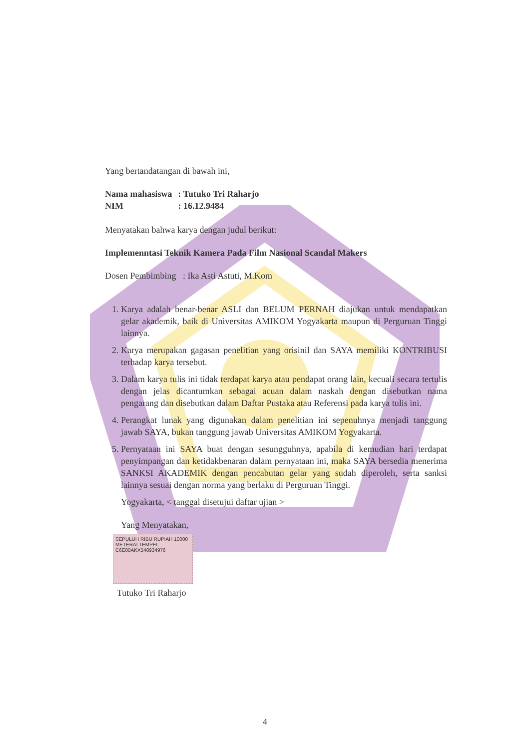Yang bertandatangan di bawah ini,
| Nama mahasiswa | : Tutuko Tri Raharjo |
| NIM | : 16.12.9484 |
Menyatakan bahwa karya dengan judul berikut:
Implemenntasi Teknik Kamera Pada Film Nasional Scandal Makers
Dosen Pembimbing : Ika Asti Astuti, M.Kom
1. Karya adalah benar-benar ASLI dan BELUM PERNAH diajukan untuk mendapatkan gelar akademik, baik di Universitas AMIKOM Yogyakarta maupun di Perguruan Tinggi lainnya.
2. Karya merupakan gagasan penelitian yang orisinil dan SAYA memiliki KONTRIBUSI terhadap karya tersebut.
3. Dalam karya tulis ini tidak terdapat karya atau pendapat orang lain, kecuali secara tertulis dengan jelas dicantumkan sebagai acuan dalam naskah dengan disebutkan nama pengarang dan disebutkan dalam Daftar Pustaka atau Referensi pada karya tulis ini.
4. Perangkat lunak yang digunakan dalam penelitian ini sepenuhnya menjadi tanggung jawab SAYA, bukan tanggung jawab Universitas AMIKOM Yogyakarta.
5. Pernyataan ini SAYA buat dengan sesungguhnya, apabila di kemudian hari terdapat penyimpangan dan ketidakbenaran dalam pernyataan ini, maka SAYA bersedia menerima SANKSI AKADEMIK dengan pencabutan gelar yang sudah diperoleh, serta sanksi lainnya sesuai dengan norma yang berlaku di Perguruan Tinggi.
Yogyakarta, < tanggal disetujui daftar ujian >
Yang Menyatakan,
SEPULUH RIBU RUPIAH 10000
METERAI TEMPEL
C6E00AKX548934976
Tutuko Tri Raharjo
4